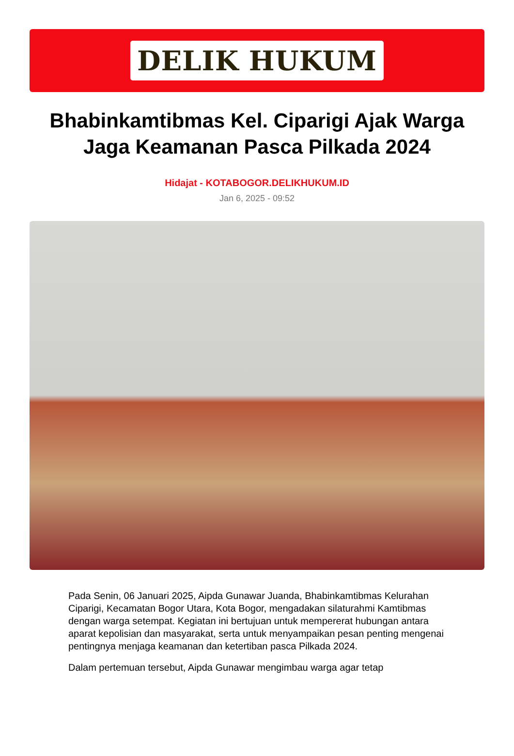DELIK HUKUM
Bhabinkamtibmas Kel. Ciparigi Ajak Warga Jaga Keamanan Pasca Pilkada 2024
Hidajat - KOTABOGOR.DELIKHUKUM.ID
Jan 6, 2025 - 09:52
Pada Senin, 06 Januari 2025, Aipda Gunawar Juanda, Bhabinkamtibmas Kelurahan Ciparigi, Kecamatan Bogor Utara, Kota Bogor, mengadakan silaturahmi Kamtibmas dengan warga setempat. Kegiatan ini bertujuan untuk mempererat hubungan antara aparat kepolisian dan masyarakat, serta untuk menyampaikan pesan penting mengenai pentingnya menjaga keamanan dan ketertiban pasca Pilkada 2024.
Dalam pertemuan tersebut, Aipda Gunawar mengimbau warga agar tetap